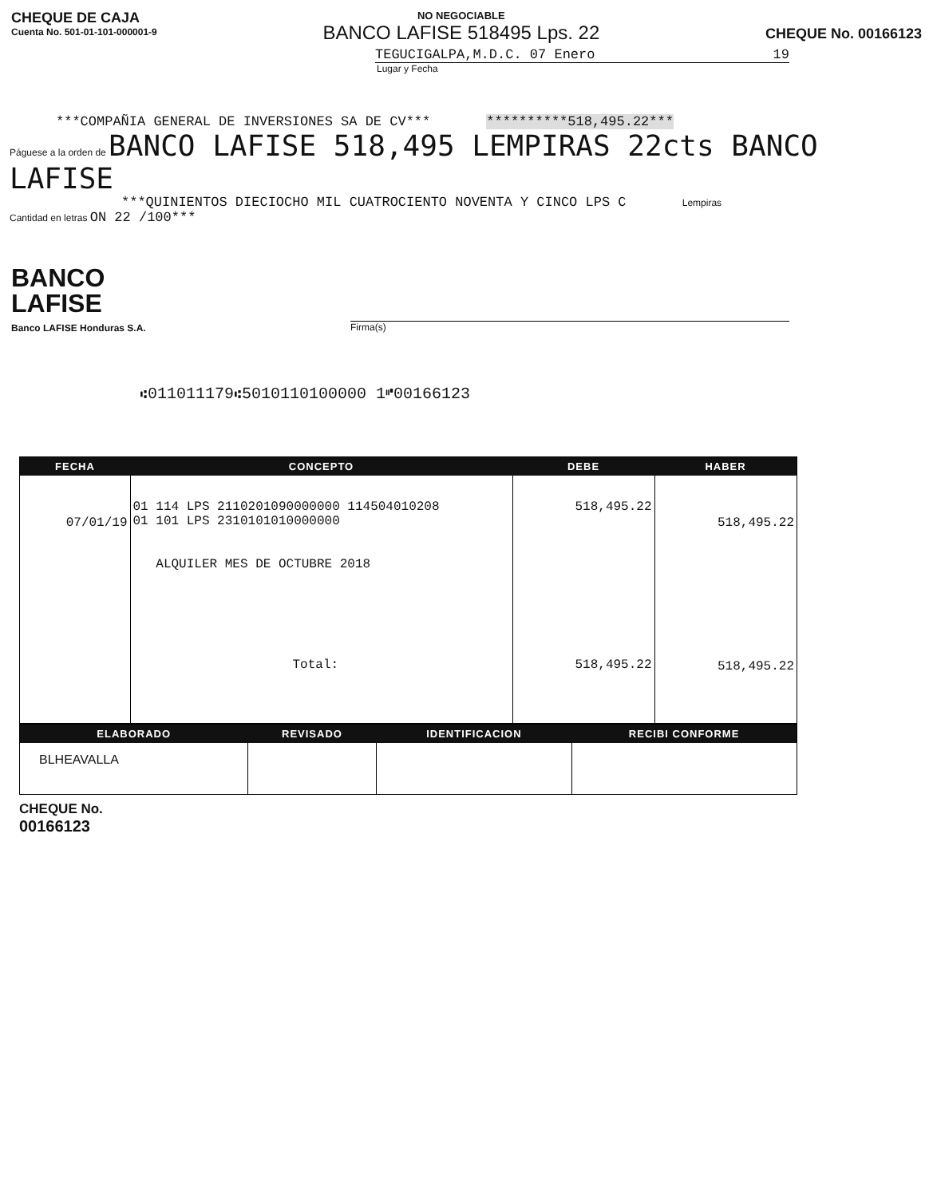CHEQUE DE CAJA
Cuenta No. 501-01-101-000001-9
NO NEGOCIABLE
BANCO LAFISE 518495 Lps. 22
CHEQUE No. 00166123
TEGUCIGALPA,M.D.C. 07 Enero 19
Lugar y Fecha
***COMPAÑIA GENERAL DE INVERSIONES SA DE CV*** **********518,495.22***
Páguese a la orden de BANCO LAFISE 518,495 LEMPIRAS 22cts BANCO LAFISE
***QUINIENTOS DIECIOCHO MIL CUATROCIENTO NOVENTA Y CINCO LPS C Lempiras
Cantidad en letras ON 22 /100***
BANCO
LAFISE
Banco LAFISE Honduras S.A.
Firma(s)
⑆011011179⑆5010110100000 1⑈00166123
| FECHA | CONCEPTO | DEBE | HABER |
| --- | --- | --- | --- |
| 07/01/19 | 01 114 LPS 2110201090000000 114504010208 01 101 LPS 2310101010000000 ALQUILER MES DE OCTUBRE 2018 Total: | 518,495.22 518,495.22 | 518,495.22 518,495.22 |
| ELABORADO | REVISADO | IDENTIFICACION | RECIBI CONFORME |
| --- | --- | --- | --- |
| BLHEAVALLA | | | |
CHEQUE No.
00166123